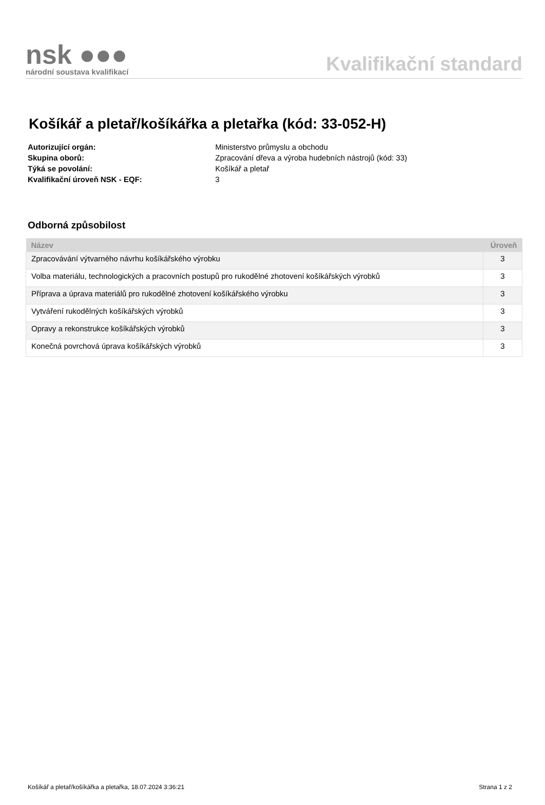nsk ●●●
národní soustava kvalifikací
Kvalifikační standard
Košíkář a pletař/košíkářka a pletařka (kód: 33-052-H)
Autorizující orgán: Ministerstvo průmyslu a obchodu
Skupina oborů: Zpracování dřeva a výroba hudebních nástrojů (kód: 33)
Týká se povolání: Košíkář a pletař
Kvalifikační úroveň NSK - EQF: 3
Odborná způsobilost
| Název | Úroveň |
| --- | --- |
| Zpracovávání výtvarného návrhu košíkářského výrobku | 3 |
| Volba materiálu, technologických a pracovních postupů pro rukodělné zhotovení košíkářských výrobků | 3 |
| Příprava a úprava materiálů pro rukodělné zhotovení košíkářského výrobku | 3 |
| Vytváření rukodělných košíkářských výrobků | 3 |
| Opravy a rekonstrukce košíkářských výrobků | 3 |
| Konečná povrchová úprava košíkářských výrobků | 3 |
Košíkář a pletař/košíkářka a pletařka, 18.07.2024 3:36:21 Strana 1 z 2